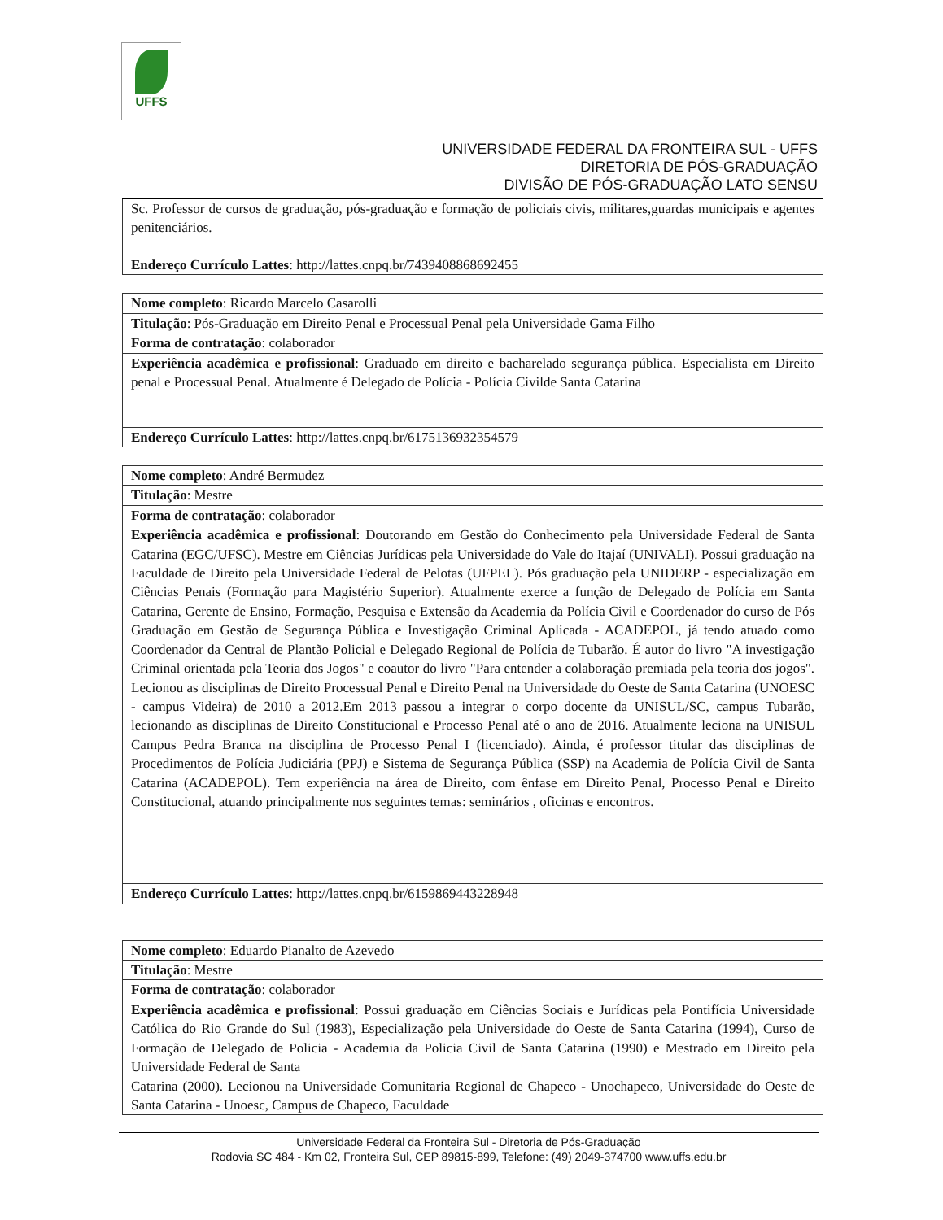UFFS
UNIVERSIDADE FEDERAL DA FRONTEIRA SUL - UFFS
DIRETORIA DE PÓS-GRADUAÇÃO
DIVISÃO DE PÓS-GRADUAÇÃO LATO SENSU
| Sc. Professor de cursos de graduação, pós-graduação e formação de policiais civis, militares,guardas municipais e agentes penitenciários. |
| Endereço Currículo Lattes : http://lattes.cnpq.br/7439408868692455 |
| Nome completo : Ricardo Marcelo Casarolli |
| Titulação : Pós-Graduação em Direito Penal e Processual Penal pela Universidade Gama Filho |
| Forma de contratação : colaborador |
| Experiência acadêmica e profissional : Graduado em direito e bacharelado segurança pública. Especialista em Direito penal e Processual Penal. Atualmente é Delegado de Polícia - Polícia Civilde Santa Catarina |
| Endereço Currículo Lattes : http://lattes.cnpq.br/6175136932354579 |
| Nome completo : André Bermudez |
| Titulação : Mestre |
| Forma de contratação : colaborador |
| Experiência acadêmica e profissional : Doutorando em Gestão do Conhecimento pela Universidade Federal de Santa Catarina (EGC/UFSC). Mestre em Ciências Jurídicas pela Universidade do Vale do Itajaí (UNIVALI). Possui graduação na Faculdade de Direito pela Universidade Federal de Pelotas (UFPEL). Pós graduação pela UNIDERP - especialização em Ciências Penais (Formação para Magistério Superior). Atualmente exerce a função de Delegado de Polícia em Santa Catarina, Gerente de Ensino, Formação, Pesquisa e Extensão da Academia da Polícia Civil e Coordenador do curso de Pós Graduação em Gestão de Segurança Pública e Investigação Criminal Aplicada - ACADEPOL, já tendo atuado como Coordenador da Central de Plantão Policial e Delegado Regional de Polícia de Tubarão. É autor do livro "A investigação Criminal orientada pela Teoria dos Jogos" e coautor do livro "Para entender a colaboração premiada pela teoria dos jogos". Lecionou as disciplinas de Direito Processual Penal e Direito Penal na Universidade do Oeste de Santa Catarina (UNOESC - campus Videira) de 2010 a 2012.Em 2013 passou a integrar o corpo docente da UNISUL/SC, campus Tubarão, lecionando as disciplinas de Direito Constitucional e Processo Penal até o ano de 2016. Atualmente leciona na UNISUL Campus Pedra Branca na disciplina de Processo Penal I (licenciado). Ainda, é professor titular das disciplinas de Procedimentos de Polícia Judiciária (PPJ) e Sistema de Segurança Pública (SSP) na Academia de Polícia Civil de Santa Catarina (ACADEPOL). Tem experiência na área de Direito, com ênfase em Direito Penal, Processo Penal e Direito Constitucional, atuando principalmente nos seguintes temas: seminários , oficinas e encontros. |
| Endereço Currículo Lattes : http://lattes.cnpq.br/6159869443228948 |
| Nome completo : Eduardo Pianalto de Azevedo |
| Titulação : Mestre |
| Forma de contratação : colaborador |
| Experiência acadêmica e profissional : Possui graduação em Ciências Sociais e Jurídicas pela Pontifícia Universidade Católica do Rio Grande do Sul (1983), Especialização pela Universidade do Oeste de Santa Catarina (1994), Curso de Formação de Delegado de Policia - Academia da Policia Civil de Santa Catarina (1990) e Mestrado em Direito pela Universidade Federal de Santa Catarina (2000). Lecionou na Universidade Comunitaria Regional de Chapeco - Unochapeco, Universidade do Oeste de Santa Catarina - Unoesc, Campus de Chapeco, Faculdade |
Universidade Federal da Fronteira Sul - Diretoria de Pós-Graduação
Rodovia SC 484 - Km 02, Fronteira Sul, CEP 89815-899, Telefone: (49) 2049-374700 www.uffs.edu.br